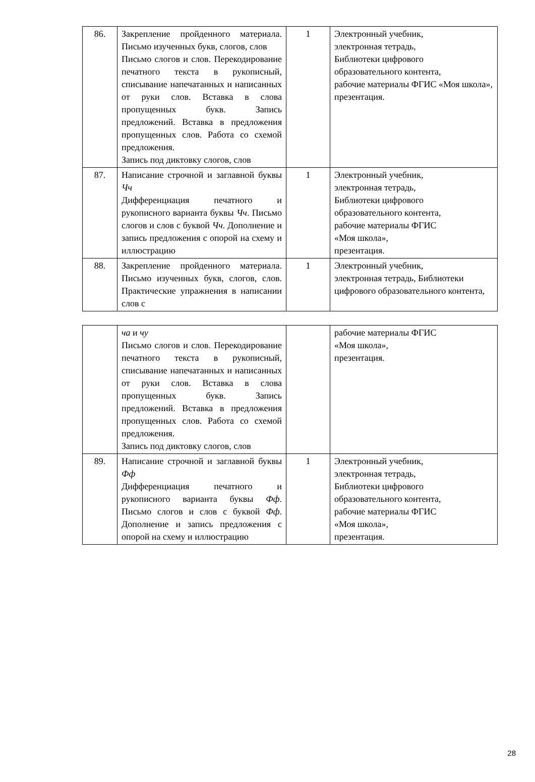| 86. | Закрепление пройденного материала. Письмо изученных букв, слогов, слов Письмо слогов и слов. Перекодирование печатного текста в рукописный, списывание напечатанных и написанных от руки слов. Вставка в слова пропущенных букв. Запись предложений. Вставка в предложения пропущенных слов. Работа со схемой предложения. Запись под диктовку слогов, слов | 1 | Электронный учебник, электронная тетрадь, Библиотеки цифрового образовательного контента, рабочие материалы ФГИС «Моя школа», презентация. |
| 87. | Написание строчной и заглавной буквы Чч Дифференциация печатного и рукописного варианта буквы Чч . Письмо слогов и слов с буквой Чч . Дополнение и запись предложения с опорой на схему и иллюстрацию | 1 | Электронный учебник, электронная тетрадь, Библиотеки цифрового образовательного контента, рабочие материалы ФГИС «Моя школа», презентация. |
| 88. | Закрепление пройденного материала. Письмо изученных букв, слогов, слов. Практические упражнения в написании слов с | 1 | Электронный учебник, электронная тетрадь, Библиотеки цифрового образовательного контента, |
| | ча и чу Письмо слогов и слов. Перекодирование печатного текста в рукописный, списывание напечатанных и написанных от руки слов. Вставка в слова пропущенных букв. Запись предложений. Вставка в предложения пропущенных слов. Работа со схемой предложения. Запись под диктовку слогов, слов | | рабочие материалы ФГИС «Моя школа», презентация. |
| 89. | Написание строчной и заглавной буквы Фф Дифференциация печатного и рукописного варианта буквы Фф . Письмо слогов и слов с буквой Фф . Дополнение и запись предложения с опорой на схему и иллюстрацию | 1 | Электронный учебник, электронная тетрадь, Библиотеки цифрового образовательного контента, рабочие материалы ФГИС «Моя школа», презентация. |
28